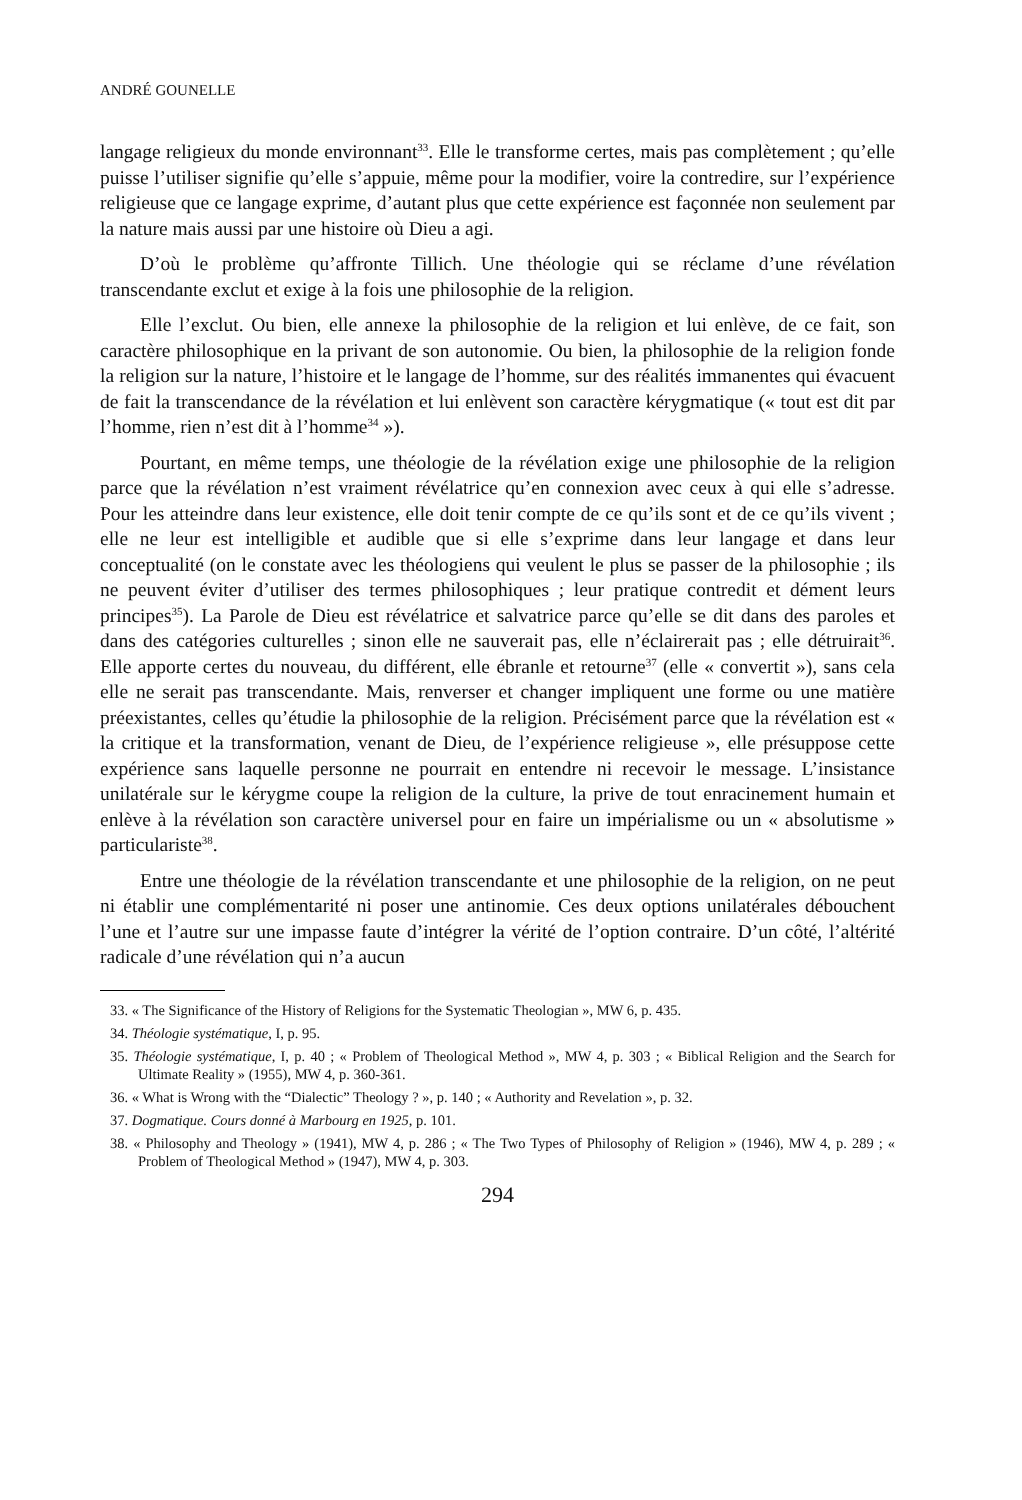ANDRÉ GOUNELLE
langage religieux du monde environnant<sup>33</sup>. Elle le transforme certes, mais pas complètement ; qu’elle puisse l’utiliser signifie qu’elle s’appuie, même pour la modifier, voire la contredire, sur l’expérience religieuse que ce langage exprime, d’autant plus que cette expérience est façonnée non seulement par la nature mais aussi par une histoire où Dieu a agi.
D’où le problème qu’affronte Tillich. Une théologie qui se réclame d’une révélation transcendante exclut et exige à la fois une philosophie de la religion.
Elle l’exclut. Ou bien, elle annexe la philosophie de la religion et lui enlève, de ce fait, son caractère philosophique en la privant de son autonomie. Ou bien, la philosophie de la religion fonde la religion sur la nature, l’histoire et le langage de l’homme, sur des réalités immanentes qui évacuent de fait la transcendance de la révélation et lui enlèvent son caractère kérygmatique (« tout est dit par l’homme, rien n’est dit à l’homme<sup>34</sup> »).
Pourtant, en même temps, une théologie de la révélation exige une philosophie de la religion parce que la révélation n’est vraiment révélatrice qu’en connexion avec ceux à qui elle s’adresse. Pour les atteindre dans leur existence, elle doit tenir compte de ce qu’ils sont et de ce qu’ils vivent ; elle ne leur est intelligible et audible que si elle s’exprime dans leur langage et dans leur conceptualité (on le constate avec les théologiens qui veulent le plus se passer de la philosophie ; ils ne peuvent éviter d’utiliser des termes philosophiques ; leur pratique contredit et dément leurs principes<sup>35</sup>). La Parole de Dieu est révélatrice et salvatrice parce qu’elle se dit dans des paroles et dans des catégories culturelles ; sinon elle ne sauverait pas, elle n’éclairerait pas ; elle détruirait<sup>36</sup>. Elle apporte certes du nouveau, du différent, elle ébranle et retourne<sup>37</sup> (elle « convertit »), sans cela elle ne serait pas transcendante. Mais, renverser et changer impliquent une forme ou une matière préexistantes, celles qu’étudie la philosophie de la religion. Précisément parce que la révélation est « la critique et la transformation, venant de Dieu, de l’expérience religieuse », elle présuppose cette expérience sans laquelle personne ne pourrait en entendre ni recevoir le message. L’insistance unilatérale sur le kérygme coupe la religion de la culture, la prive de tout enracinement humain et enlève à la révélation son caractère universel pour en faire un impérialisme ou un « absolutisme » particulariste<sup>38</sup>.
Entre une théologie de la révélation transcendante et une philosophie de la religion, on ne peut ni établir une complémentarité ni poser une antinomie. Ces deux options unilatérales débouchent l’une et l’autre sur une impasse faute d’intégrer la vérité de l’option contraire. D’un côté, l’altérité radicale d’une révélation qui n’a aucun
33. « The Significance of the History of Religions for the Systematic Theologian », MW 6, p. 435.
34. Théologie systématique, I, p. 95.
35. Théologie systématique, I, p. 40 ; « Problem of Theological Method », MW 4, p. 303 ; « Biblical Religion and the Search for Ultimate Reality » (1955), MW 4, p. 360-361.
36. « What is Wrong with the “Dialectic” Theology ? », p. 140 ; « Authority and Revelation », p. 32.
37. Dogmatique. Cours donné à Marbourg en 1925, p. 101.
38. « Philosophy and Theology » (1941), MW 4, p. 286 ; « The Two Types of Philosophy of Religion » (1946), MW 4, p. 289 ; « Problem of Theological Method » (1947), MW 4, p. 303.
294